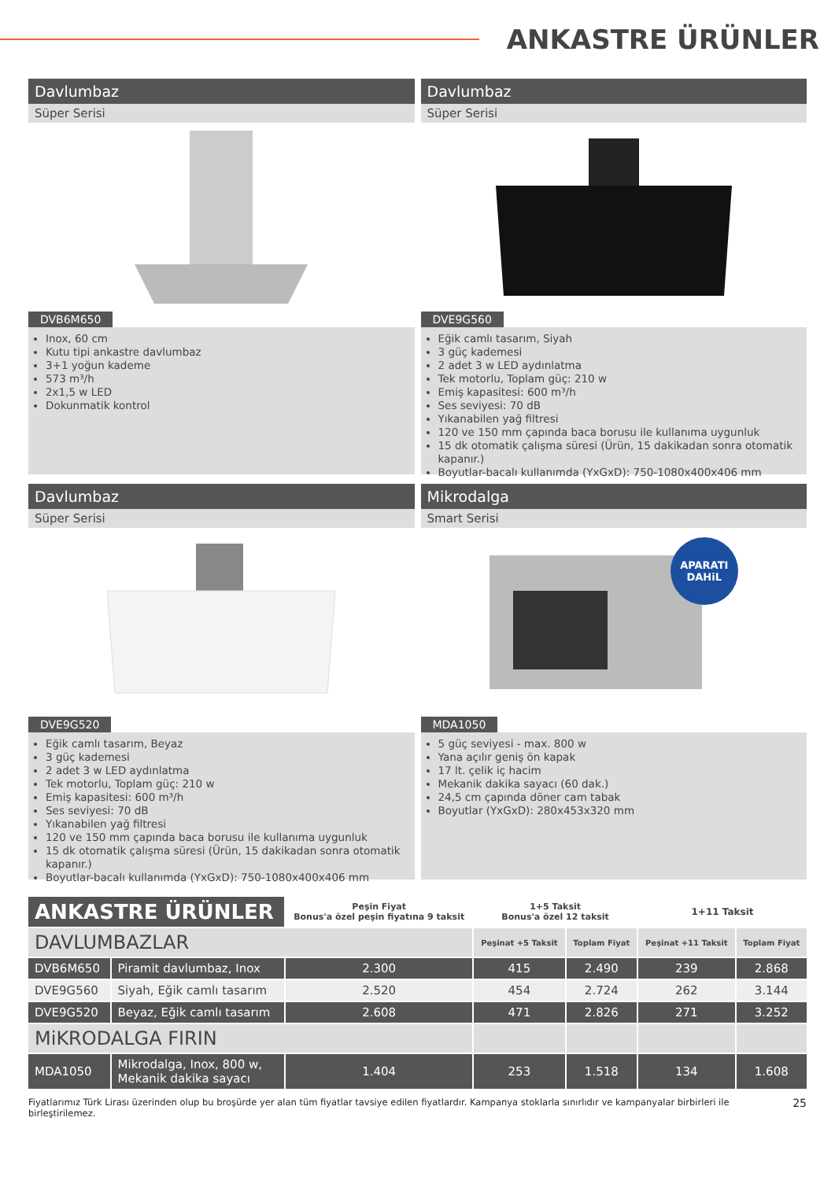ANKASTRE ÜRÜNLER
Davlumbaz
Süper Serisi
DVB6M650
Inox, 60 cm
Kutu tipi ankastre davlumbaz
3+1 yoğun kademe
573 m³/h
2x1,5 w LED
Dokunmatik kontrol
Davlumbaz
Süper Serisi
DVE9G560
Eğik camlı tasarım, Siyah
3 güç kademesi
2 adet 3 w LED aydınlatma
Tek motorlu, Toplam güç: 210 w
Emiş kapasitesi: 600 m³/h
Ses seviyesi: 70 dB
Yıkanabilen yağ filtresi
120 ve 150 mm çapında baca borusu ile kullanıma uygunluk
15 dk otomatik çalışma süresi (Ürün, 15 dakikadan sonra otomatik kapanır.)
Boyutlar-bacalı kullanımda (YxGxD): 750-1080x400x406 mm
Davlumbaz
Süper Serisi
DVE9G520
Eğik camlı tasarım, Beyaz
3 güç kademesi
2 adet 3 w LED aydınlatma
Tek motorlu, Toplam güç: 210 w
Emiş kapasitesi: 600 m³/h
Ses seviyesi: 70 dB
Yıkanabilen yağ filtresi
120 ve 150 mm çapında baca borusu ile kullanıma uygunluk
15 dk otomatik çalışma süresi (Ürün, 15 dakikadan sonra otomatik kapanır.)
Boyutlar-bacalı kullanımda (YxGxD): 750-1080x400x406 mm
Mikrodalga
Smart Serisi
APARATI
DAHiL
MDA1050
5 güç seviyesi - max. 800 w
Yana açılır geniş ön kapak
17 lt. çelik iç hacim
Mekanik dakika sayacı (60 dak.)
24,5 cm çapında döner cam tabak
Boyutlar (YxGxD): 280x453x320 mm
| ANKASTRE ÜRÜNLER | | Peşin Fiyat Bonus'a özel peşin fiyatına 9 taksit | 1+5 Taksit Bonus'a özel 12 taksit | | 1+11 Taksit | |
| DAVLUMBAZLAR | | | Peşinat +5 Taksit | Toplam Fiyat | Peşinat +11 Taksit | Toplam Fiyat |
| DVB6M650 | Piramit davlumbaz, Inox | 2.300 | 415 | 2.490 | 239 | 2.868 |
| DVE9G560 | Siyah, Eğik camlı tasarım | 2.520 | 454 | 2.724 | 262 | 3.144 |
| DVE9G520 | Beyaz, Eğik camlı tasarım | 2.608 | 471 | 2.826 | 271 | 3.252 |
| MiKRODALGA FIRIN | | | | | | |
| MDA1050 | Mikrodalga, Inox, 800 w, Mekanik dakika sayacı | 1.404 | 253 | 1.518 | 134 | 1.608 |
Fiyatlarımız Türk Lirası üzerinden olup bu broşürde yer alan tüm fiyatlar tavsiye edilen fiyatlardır. Kampanya stoklarla sınırlıdır ve kampanyalar birbirleri ile birleştirilemez. 25